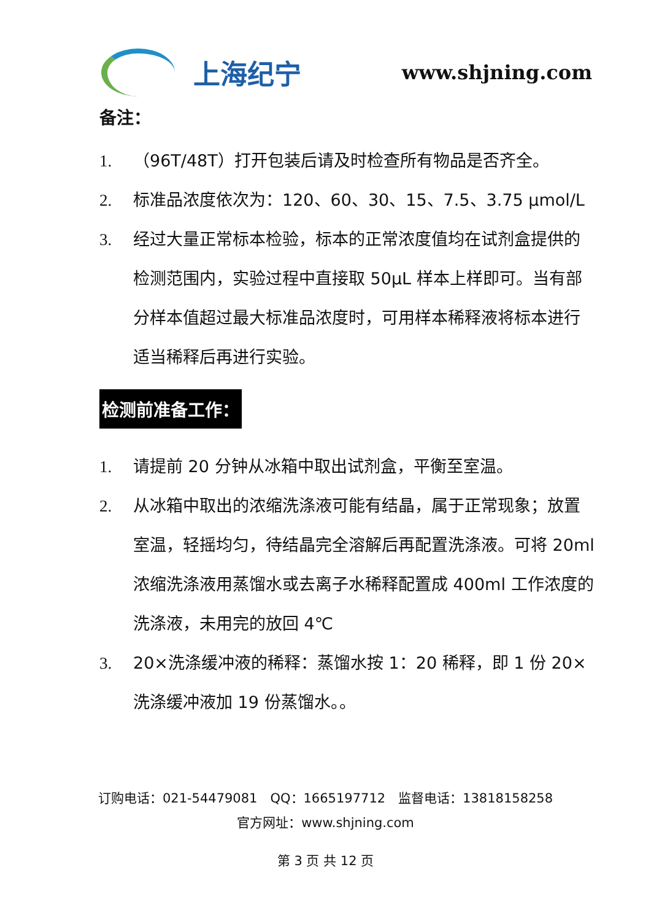上海纪宁
www.shjning.com
备注：
1. （96T/48T）打开包装后请及时检查所有物品是否齐全。
2. 标准品浓度依次为：120、60、30、15、7.5、3.75 μmol/L
3. 经过大量正常标本检验，标本的正常浓度值均在试剂盒提供的检测范围内，实验过程中直接取 50μL 样本上样即可。当有部分样本值超过最大标准品浓度时，可用样本稀释液将标本进行适当稀释后再进行实验。
检测前准备工作：
1. 请提前 20 分钟从冰箱中取出试剂盒，平衡至室温。
2. 从冰箱中取出的浓缩洗涤液可能有结晶，属于正常现象；放置室温，轻摇均匀，待结晶完全溶解后再配置洗涤液。可将 20ml 浓缩洗涤液用蒸馏水或去离子水稀释配置成 400ml 工作浓度的洗涤液，未用完的放回 4℃
3. 20×洗涤缓冲液的稀释：蒸馏水按 1：20 稀释，即 1 份 20×洗涤缓冲液加 19 份蒸馏水。。
订购电话：021-54479081　QQ：1665197712　监督电话：13818158258
官方网址：www.shjning.com
第 3 页 共 12 页